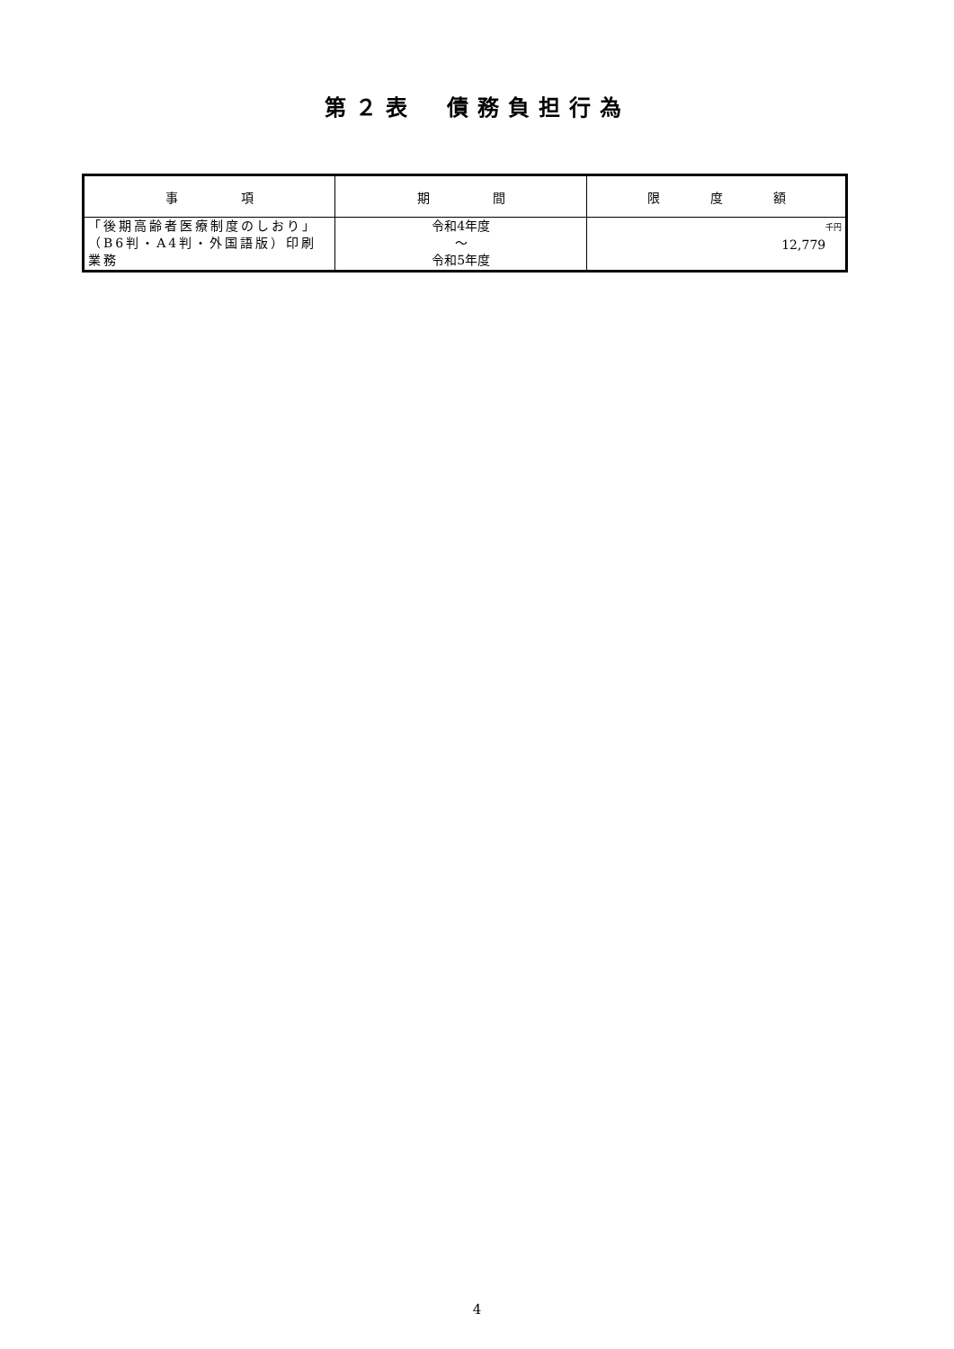第２表　債務負担行為
| 事 項 | 期 間 | 限 度 額 |
| --- | --- | --- |
| 「後期高齢者医療制度のしおり」（B6判・A4判・外国語版）印刷業務 | 令和4年度 〜 令和5年度 | 千円 12,779 |
4